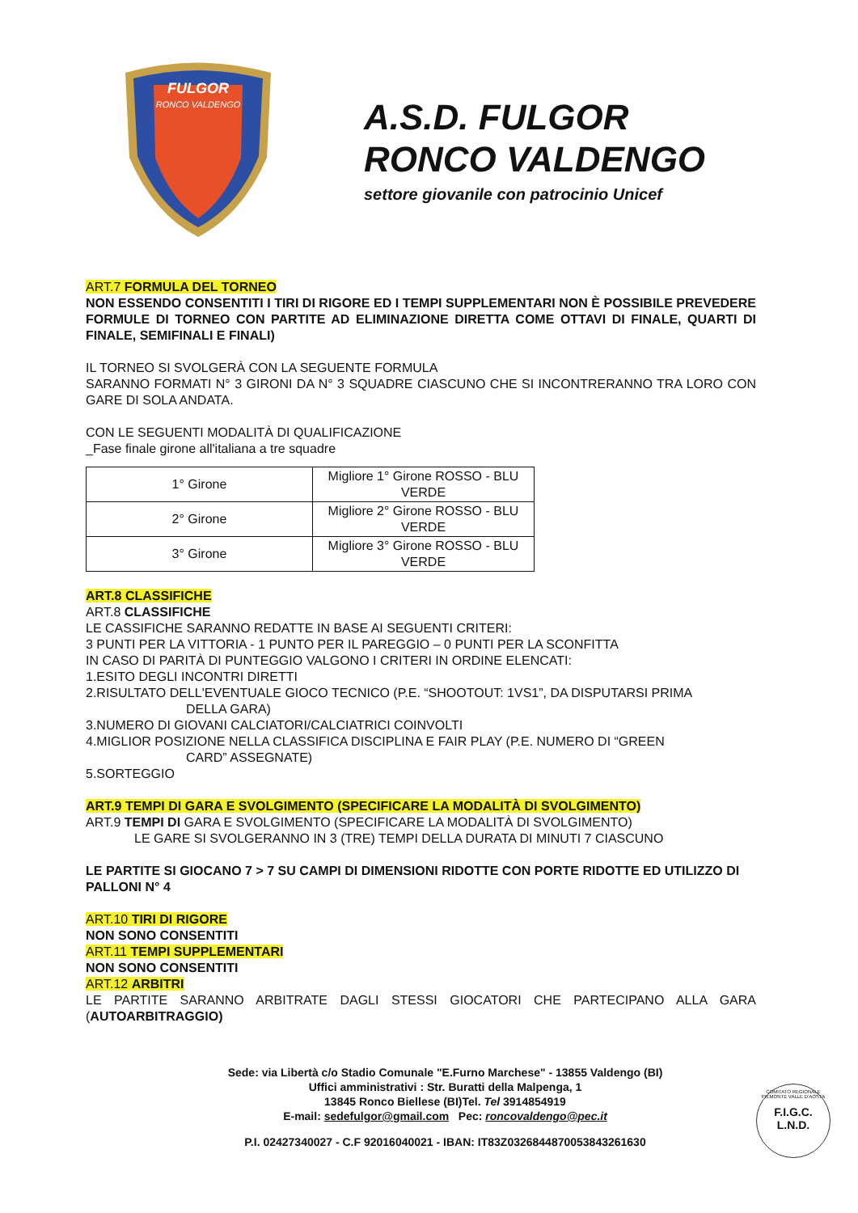FULGOR
RONCO VALDENGO
A.S.D. FULGOR
RONCO VALDENGO
settore giovanile con patrocinio Unicef
ART.7 FORMULA DEL TORNEO
NON ESSENDO CONSENTITI I TIRI DI RIGORE ED I TEMPI SUPPLEMENTARI NON È POSSIBILE PREVEDERE FORMULE DI TORNEO CON PARTITE AD ELIMINAZIONE DIRETTA COME OTTAVI DI FINALE, QUARTI DI FINALE, SEMIFINALI E FINALI)
IL TORNEO SI SVOLGERÀ CON LA SEGUENTE FORMULA
SARANNO FORMATI N° 3 GIRONI DA N° 3 SQUADRE CIASCUNO CHE SI INCONTRERANNO TRA LORO CON GARE DI SOLA ANDATA.
CON LE SEGUENTI MODALITÀ DI QUALIFICAZIONE
_Fase finale girone all'italiana a tre squadre
| 1° Girone | Migliore 1° Girone ROSSO - BLU VERDE |
| 2° Girone | Migliore 2° Girone ROSSO - BLU VERDE |
| 3° Girone | Migliore 3° Girone ROSSO - BLU VERDE |
ART.8 CLASSIFICHE
ART.8 CLASSIFICHE
LE CASSIFICHE SARANNO REDATTE IN BASE AI SEGUENTI CRITERI:
3 PUNTI PER LA VITTORIA - 1 PUNTO PER IL PAREGGIO – 0 PUNTI PER LA SCONFITTA
IN CASO DI PARITÀ DI PUNTEGGIO VALGONO I CRITERI IN ORDINE ELENCATI:
1.ESITO DEGLI INCONTRI DIRETTI
2.RISULTATO DELL'EVENTUALE GIOCO TECNICO (P.E. “SHOOTOUT: 1VS1”, DA DISPUTARSI PRIMA
DELLA GARA)
3.NUMERO DI GIOVANI CALCIATORI/CALCIATRICI COINVOLTI
4.MIGLIOR POSIZIONE NELLA CLASSIFICA DISCIPLINA E FAIR PLAY (P.E. NUMERO DI “GREEN
CARD” ASSEGNATE)
5.SORTEGGIO
ART.9 TEMPI DI GARA E SVOLGIMENTO (SPECIFICARE LA MODALITÀ DI SVOLGIMENTO)
ART.9 TEMPI DI GARA E SVOLGIMENTO (SPECIFICARE LA MODALITÀ DI SVOLGIMENTO)
LE GARE SI SVOLGERANNO IN 3 (TRE) TEMPI DELLA DURATA DI MINUTI 7 CIASCUNO
LE PARTITE SI GIOCANO 7 > 7 SU CAMPI DI DIMENSIONI RIDOTTE CON PORTE RIDOTTE ED UTILIZZO DI PALLONI N° 4
ART.10 TIRI DI RIGORE
NON SONO CONSENTITI
ART.11 TEMPI SUPPLEMENTARI
NON SONO CONSENTITI
ART.12 ARBITRI
LE PARTITE SARANNO ARBITRATE DAGLI STESSI GIOCATORI CHE PARTECIPANO ALLA GARA (AUTOARBITRAGGIO)
Sede: via Libertà c/o Stadio Comunale "E.Furno Marchese" - 13855 Valdengo (BI)
Uffici amministrativi : Str. Buratti della Malpenga, 1
13845 Ronco Biellese (BI)Tel. Tel 3914854919
E-mail: sedefulgor@gmail.com Pec: roncovaldengo@pec.it
P.I. 02427340027 - C.F 92016040021 - IBAN: IT83Z0326844870053843261630
COMITATO REGIONALE PIEMONTE VALLE D'AOSTA
F.I.G.C.
L.N.D.